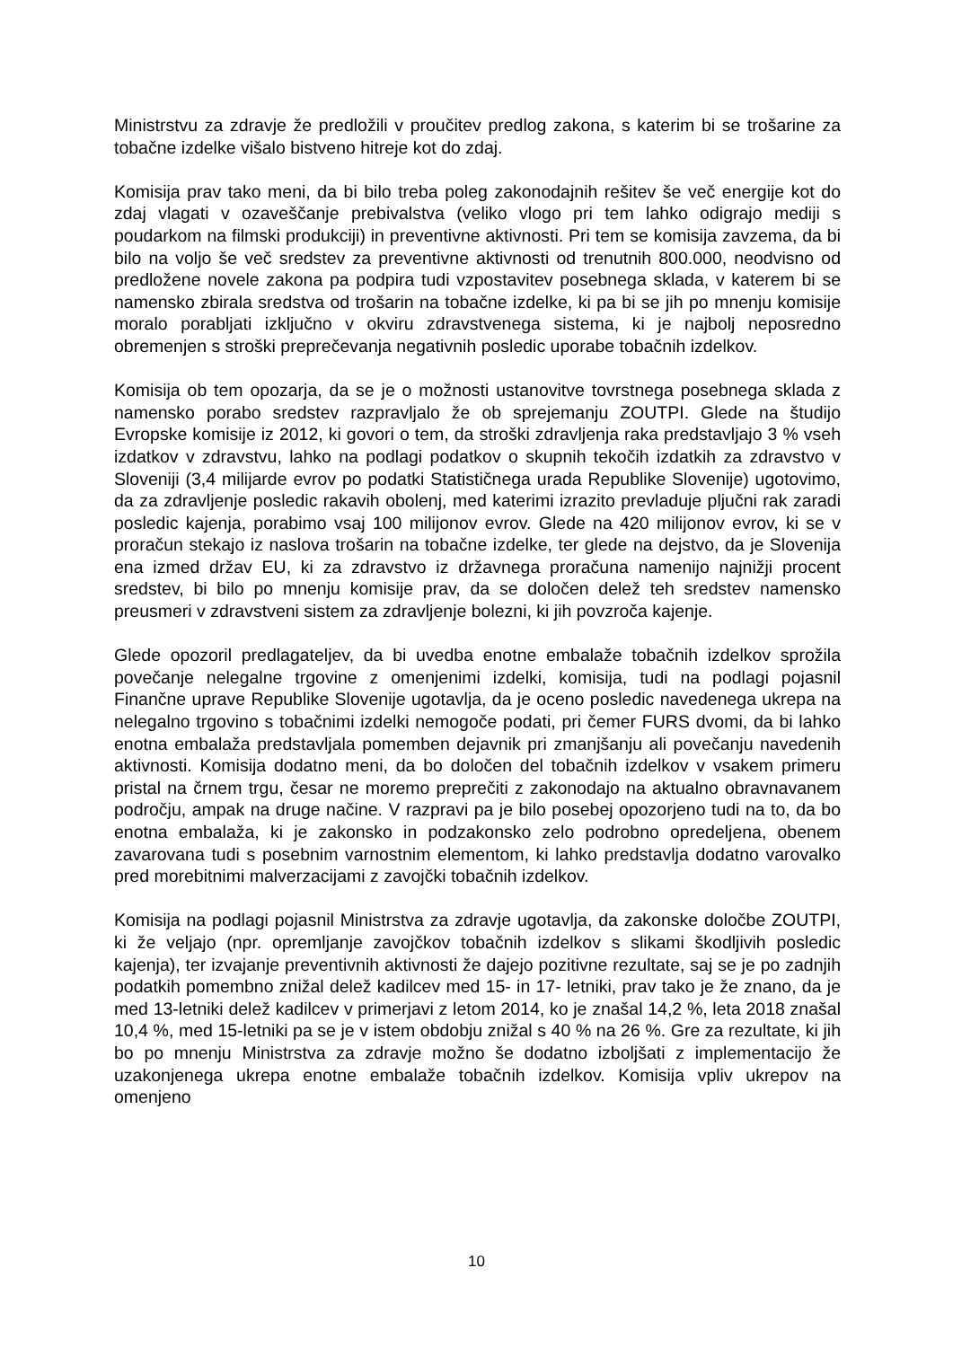Ministrstvu za zdravje že predložili v proučitev predlog zakona, s katerim bi se trošarine za tobačne izdelke višalo bistveno hitreje kot do zdaj.
Komisija prav tako meni, da bi bilo treba poleg zakonodajnih rešitev še več energije kot do zdaj vlagati v ozaveščanje prebivalstva (veliko vlogo pri tem lahko odigrajo mediji s poudarkom na filmski produkciji) in preventivne aktivnosti. Pri tem se komisija zavzema, da bi bilo na voljo še več sredstev za preventivne aktivnosti od trenutnih 800.000, neodvisno od predložene novele zakona pa podpira tudi vzpostavitev posebnega sklada, v katerem bi se namensko zbirala sredstva od trošarin na tobačne izdelke, ki pa bi se jih po mnenju komisije moralo porabljati izključno v okviru zdravstvenega sistema, ki je najbolj neposredno obremenjen s stroški preprečevanja negativnih posledic uporabe tobačnih izdelkov.
Komisija ob tem opozarja, da se je o možnosti ustanovitve tovrstnega posebnega sklada z namensko porabo sredstev razpravljalo že ob sprejemanju ZOUTPI. Glede na študijo Evropske komisije iz 2012, ki govori o tem, da stroški zdravljenja raka predstavljajo 3 % vseh izdatkov v zdravstvu, lahko na podlagi podatkov o skupnih tekočih izdatkih za zdravstvo v Sloveniji (3,4 milijarde evrov po podatki Statističnega urada Republike Slovenije) ugotovimo, da za zdravljenje posledic rakavih obolenj, med katerimi izrazito prevladuje pljučni rak zaradi posledic kajenja, porabimo vsaj 100 milijonov evrov. Glede na 420 milijonov evrov, ki se v proračun stekajo iz naslova trošarin na tobačne izdelke, ter glede na dejstvo, da je Slovenija ena izmed držav EU, ki za zdravstvo iz državnega proračuna namenijo najnižji procent sredstev, bi bilo po mnenju komisije prav, da se določen delež teh sredstev namensko preusmeri v zdravstveni sistem za zdravljenje bolezni, ki jih povzroča kajenje.
Glede opozoril predlagateljev, da bi uvedba enotne embalaže tobačnih izdelkov sprožila povečanje nelegalne trgovine z omenjenimi izdelki, komisija, tudi na podlagi pojasnil Finančne uprave Republike Slovenije ugotavlja, da je oceno posledic navedenega ukrepa na nelegalno trgovino s tobačnimi izdelki nemogoče podati, pri čemer FURS dvomi, da bi lahko enotna embalaža predstavljala pomemben dejavnik pri zmanjšanju ali povečanju navedenih aktivnosti. Komisija dodatno meni, da bo določen del tobačnih izdelkov v vsakem primeru pristal na črnem trgu, česar ne moremo preprečiti z zakonodajo na aktualno obravnavanem področju, ampak na druge načine. V razpravi pa je bilo posebej opozorjeno tudi na to, da bo enotna embalaža, ki je zakonsko in podzakonsko zelo podrobno opredeljena, obenem zavarovana tudi s posebnim varnostnim elementom, ki lahko predstavlja dodatno varovalko pred morebitnimi malverzacijami z zavojčki tobačnih izdelkov.
Komisija na podlagi pojasnil Ministrstva za zdravje ugotavlja, da zakonske določbe ZOUTPI, ki že veljajo (npr. opremljanje zavojčkov tobačnih izdelkov s slikami škodljivih posledic kajenja), ter izvajanje preventivnih aktivnosti že dajejo pozitivne rezultate, saj se je po zadnjih podatkih pomembno znižal delež kadilcev med 15- in 17- letniki, prav tako je že znano, da je med 13-letniki delež kadilcev v primerjavi z letom 2014, ko je znašal 14,2 %, leta 2018 znašal 10,4 %, med 15-letniki pa se je v istem obdobju znižal s 40 % na 26 %. Gre za rezultate, ki jih bo po mnenju Ministrstva za zdravje možno še dodatno izboljšati z implementacijo že uzakonjenega ukrepa enotne embalaže tobačnih izdelkov. Komisija vpliv ukrepov na omenjeno
10